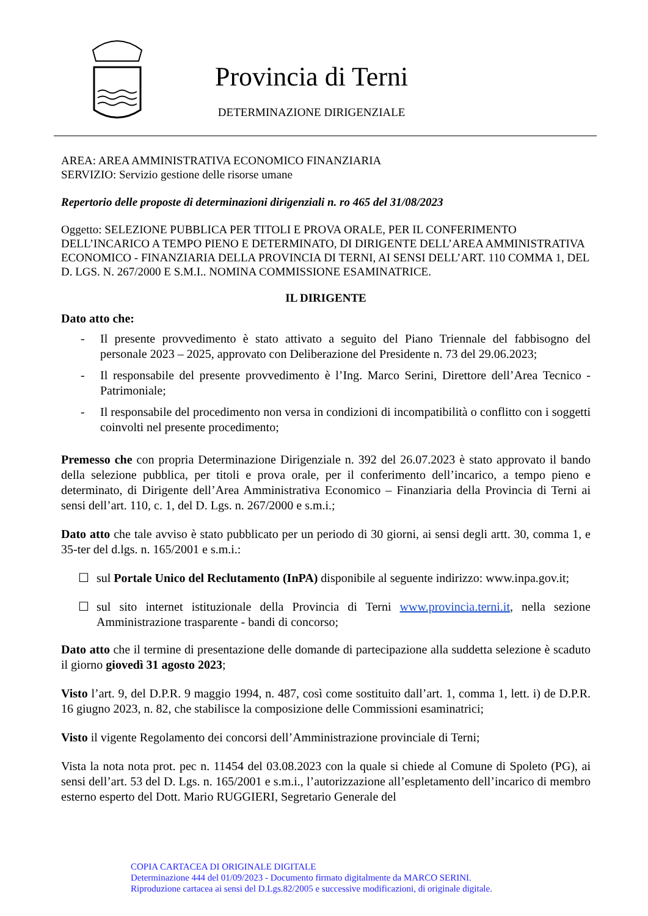Provincia di Terni
DETERMINAZIONE DIRIGENZIALE
AREA: AREA AMMINISTRATIVA ECONOMICO FINANZIARIA
SERVIZIO: Servizio gestione delle risorse umane
Repertorio delle proposte di determinazioni dirigenziali n. ro 465 del 31/08/2023
Oggetto: SELEZIONE PUBBLICA PER TITOLI E PROVA ORALE, PER IL CONFERIMENTO DELL’INCARICO A TEMPO PIENO E DETERMINATO, DI DIRIGENTE DELL’AREA AMMINISTRATIVA ECONOMICO - FINANZIARIA DELLA PROVINCIA DI TERNI, AI SENSI DELL’ART. 110 COMMA 1, DEL D. LGS. N. 267/2000 E S.M.I.. NOMINA COMMISSIONE ESAMINATRICE.
IL DIRIGENTE
Dato atto che:
- Il presente provvedimento è stato attivato a seguito del Piano Triennale del fabbisogno del personale 2023 – 2025, approvato con Deliberazione del Presidente n. 73 del 29.06.2023;
- Il responsabile del presente provvedimento è l’Ing. Marco Serini, Direttore dell’Area Tecnico - Patrimoniale;
- Il responsabile del procedimento non versa in condizioni di incompatibilità o conflitto con i soggetti coinvolti nel presente procedimento;
Premesso che con propria Determinazione Dirigenziale n. 392 del 26.07.2023 è stato approvato il bando della selezione pubblica, per titoli e prova orale, per il conferimento dell’incarico, a tempo pieno e determinato, di Dirigente dell’Area Amministrativa Economico – Finanziaria della Provincia di Terni ai sensi dell’art. 110, c. 1, del D. Lgs. n. 267/2000 e s.m.i.;
Dato atto che tale avviso è stato pubblicato per un periodo di 30 giorni, ai sensi degli artt. 30, comma 1, e 35-ter del d.lgs. n. 165/2001 e s.m.i.:
☐ sul Portale Unico del Reclutamento (InPA) disponibile al seguente indirizzo: www.inpa.gov.it;
☐ sul sito internet istituzionale della Provincia di Terni www.provincia.terni.it, nella sezione Amministrazione trasparente - bandi di concorso;
Dato atto che il termine di presentazione delle domande di partecipazione alla suddetta selezione è scaduto il giorno giovedì 31 agosto 2023;
Visto l’art. 9, del D.P.R. 9 maggio 1994, n. 487, così come sostituito dall’art. 1, comma 1, lett. i) de D.P.R. 16 giugno 2023, n. 82, che stabilisce la composizione delle Commissioni esaminatrici;
Visto il vigente Regolamento dei concorsi dell’Amministrazione provinciale di Terni;
Vista la nota nota prot. pec n. 11454 del 03.08.2023 con la quale si chiede al Comune di Spoleto (PG), ai sensi dell’art. 53 del D. Lgs. n. 165/2001 e s.m.i., l’autorizzazione all’espletamento dell’incarico di membro esterno esperto del Dott. Mario RUGGIERI, Segretario Generale del
COPIA CARTACEA DI ORIGINALE DIGITALE
Determinazione 444 del 01/09/2023 - Documento firmato digitalmente da MARCO SERINI.
Riproduzione cartacea ai sensi del D.Lgs.82/2005 e successive modificazioni, di originale digitale.